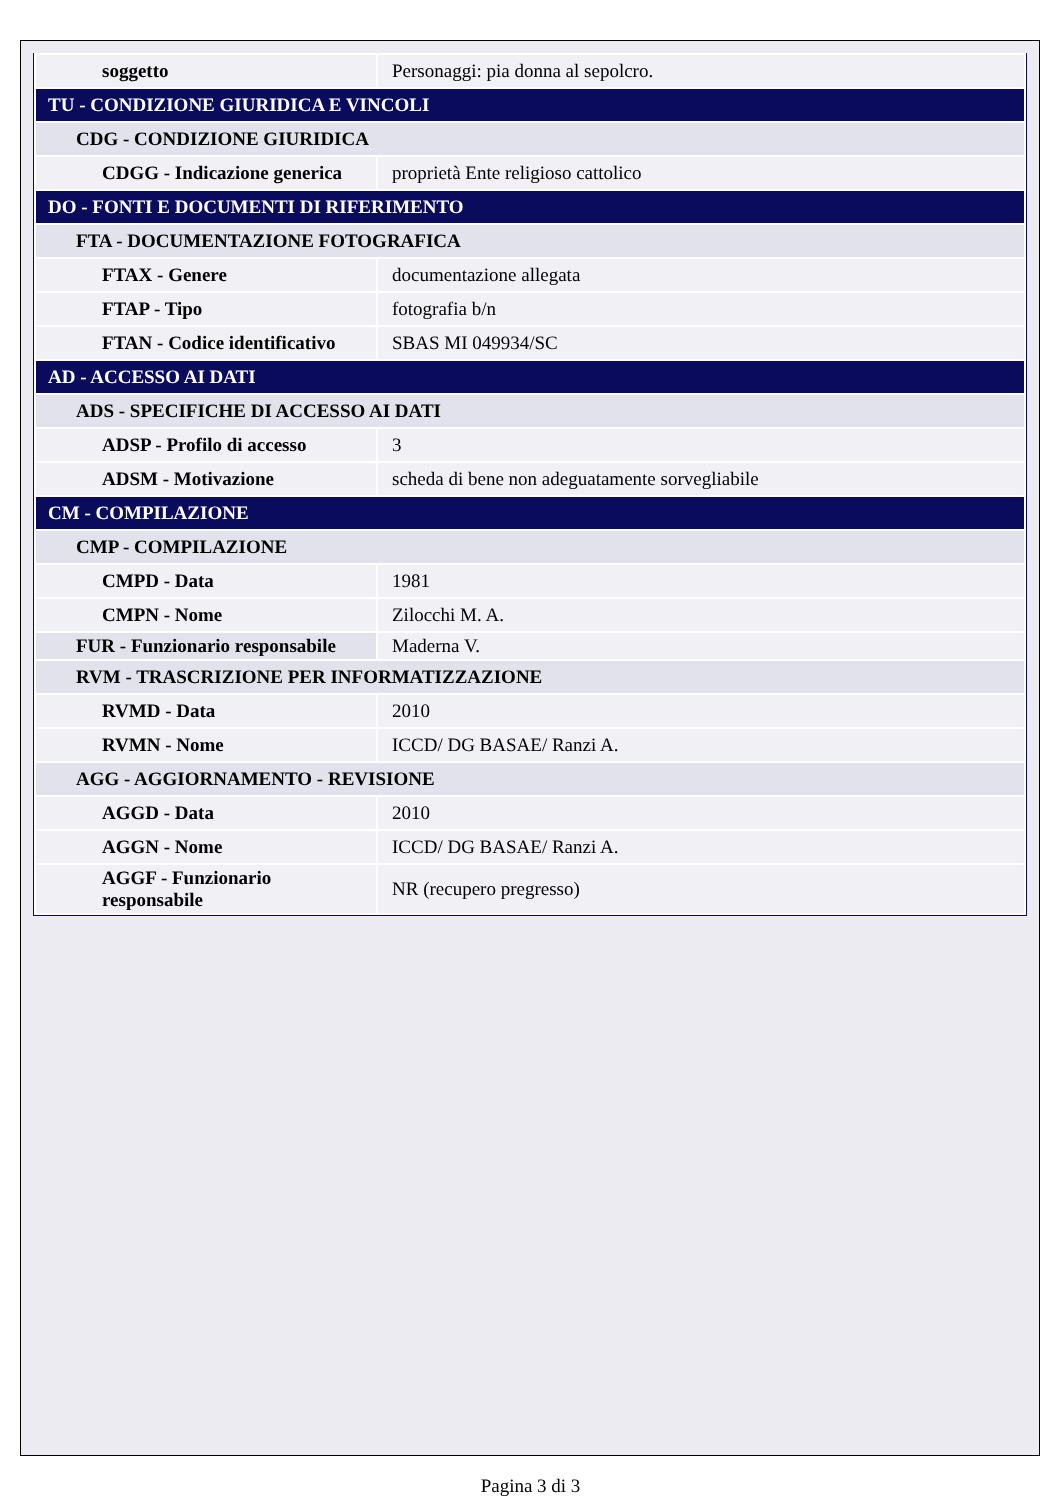| soggetto | Personaggi: pia donna al sepolcro. |
| TU - CONDIZIONE GIURIDICA E VINCOLI | |
| CDG - CONDIZIONE GIURIDICA | |
| CDGG - Indicazione generica | proprietà Ente religioso cattolico |
| DO - FONTI E DOCUMENTI DI RIFERIMENTO | |
| FTA - DOCUMENTAZIONE FOTOGRAFICA | |
| FTAX - Genere | documentazione allegata |
| FTAP - Tipo | fotografia b/n |
| FTAN - Codice identificativo | SBAS MI 049934/SC |
| AD - ACCESSO AI DATI | |
| ADS - SPECIFICHE DI ACCESSO AI DATI | |
| ADSP - Profilo di accesso | 3 |
| ADSM - Motivazione | scheda di bene non adeguatamente sorvegliabile |
| CM - COMPILAZIONE | |
| CMP - COMPILAZIONE | |
| CMPD - Data | 1981 |
| CMPN - Nome | Zilocchi M. A. |
| FUR - Funzionario responsabile | Maderna V. |
| RVM - TRASCRIZIONE PER INFORMATIZZAZIONE | |
| RVMD - Data | 2010 |
| RVMN - Nome | ICCD/ DG BASAE/ Ranzi A. |
| AGG - AGGIORNAMENTO - REVISIONE | |
| AGGD - Data | 2010 |
| AGGN - Nome | ICCD/ DG BASAE/ Ranzi A. |
| AGGF - Funzionario responsabile | NR (recupero pregresso) |
Pagina 3 di 3